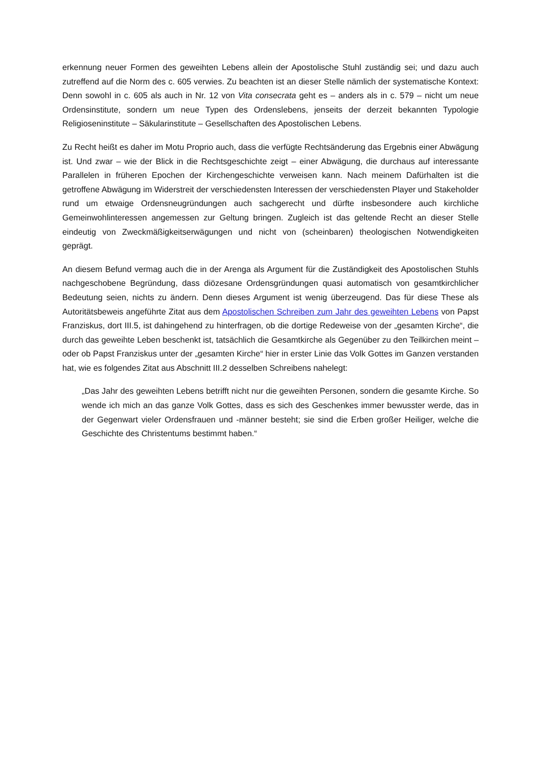erkennung neuer Formen des geweihten Lebens allein der Apostolische Stuhl zuständig sei; und dazu auch zutreffend auf die Norm des c. 605 verwies. Zu beachten ist an dieser Stelle nämlich der systematische Kontext: Denn sowohl in c. 605 als auch in Nr. 12 von Vita consecrata geht es – anders als in c. 579 – nicht um neue Ordensinstitute, sondern um neue Typen des Ordenslebens, jenseits der derzeit bekannten Typologie Religioseninstitute – Säkularinstitute – Gesellschaften des Apostolischen Lebens.
Zu Recht heißt es daher im Motu Proprio auch, dass die verfügte Rechtsänderung das Ergebnis einer Abwägung ist. Und zwar – wie der Blick in die Rechtsgeschichte zeigt – einer Abwägung, die durchaus auf interessante Parallelen in früheren Epochen der Kirchengeschichte verweisen kann. Nach meinem Dafürhalten ist die getroffene Abwägung im Widerstreit der verschiedensten Interessen der verschiedensten Player und Stakeholder rund um etwaige Ordensneugründungen auch sachgerecht und dürfte insbesondere auch kirchliche Gemeinwohlinteressen angemessen zur Geltung bringen. Zugleich ist das geltende Recht an dieser Stelle eindeutig von Zweckmäßigkeitserwägungen und nicht von (scheinbaren) theologischen Notwendigkeiten geprägt.
An diesem Befund vermag auch die in der Arenga als Argument für die Zuständigkeit des Apostolischen Stuhls nachgeschobene Begründung, dass diözesane Ordensgründungen quasi automatisch von gesamtkirchlicher Bedeutung seien, nichts zu ändern. Denn dieses Argument ist wenig überzeugend. Das für diese These als Autoritätsbeweis angeführte Zitat aus dem Apostolischen Schreiben zum Jahr des geweihten Lebens von Papst Franziskus, dort III.5, ist dahingehend zu hinterfragen, ob die dortige Redeweise von der „gesamten Kirche“, die durch das geweihte Leben beschenkt ist, tatsächlich die Gesamtkirche als Gegenüber zu den Teilkirchen meint – oder ob Papst Franziskus unter der „gesamten Kirche“ hier in erster Linie das Volk Gottes im Ganzen verstanden hat, wie es folgendes Zitat aus Abschnitt III.2 desselben Schreibens nahelegt:
„Das Jahr des geweihten Lebens betrifft nicht nur die geweihten Personen, sondern die gesamte Kirche. So wende ich mich an das ganze Volk Gottes, dass es sich des Geschenkes immer bewusster werde, das in der Gegenwart vieler Ordensfrauen und -männer besteht; sie sind die Erben großer Heiliger, welche die Geschichte des Christentums bestimmt haben.“